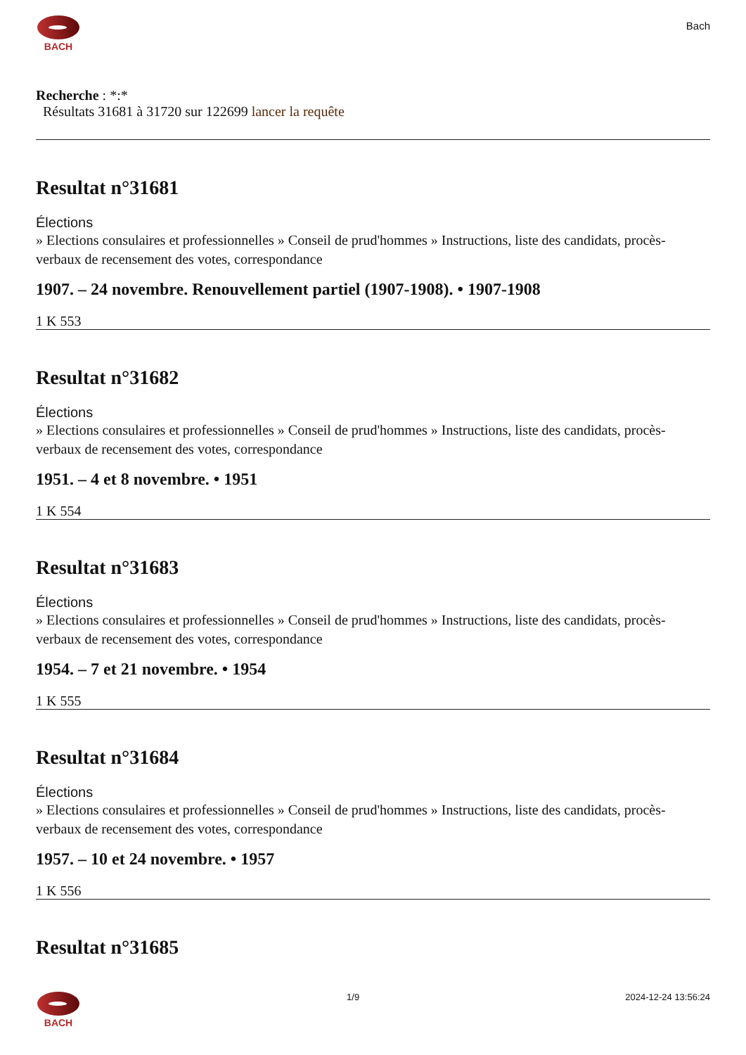BACH
Bach
Recherche : *:*
Résultats 31681 à 31720 sur 122699 lancer la requête
Resultat n°31681
Élections
» Elections consulaires et professionnelles » Conseil de prud'hommes » Instructions, liste des candidats, procès-verbaux de recensement des votes, correspondance
1907. – 24 novembre. Renouvellement partiel (1907-1908). • 1907-1908
1 K 553
Resultat n°31682
Élections
» Elections consulaires et professionnelles » Conseil de prud'hommes » Instructions, liste des candidats, procès-verbaux de recensement des votes, correspondance
1951. – 4 et 8 novembre. • 1951
1 K 554
Resultat n°31683
Élections
» Elections consulaires et professionnelles » Conseil de prud'hommes » Instructions, liste des candidats, procès-verbaux de recensement des votes, correspondance
1954. – 7 et 21 novembre. • 1954
1 K 555
Resultat n°31684
Élections
» Elections consulaires et professionnelles » Conseil de prud'hommes » Instructions, liste des candidats, procès-verbaux de recensement des votes, correspondance
1957. – 10 et 24 novembre. • 1957
1 K 556
Resultat n°31685
BACH 1/9 2024-12-24 13:56:24